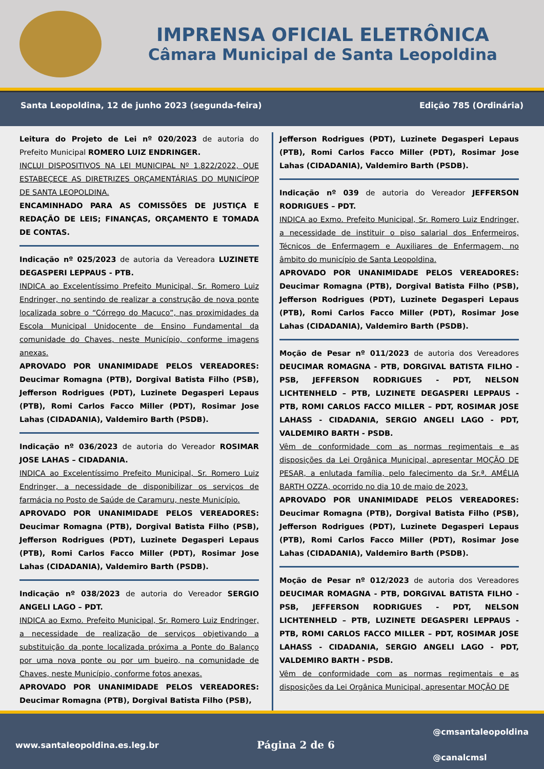IMPRENSA OFICIAL ELETRÔNICA
Câmara Municipal de Santa Leopoldina
Santa Leopoldina, 12 de junho 2023 (segunda-feira) Edição 785 (Ordinária)
Leitura do Projeto de Lei nº 020/2023 de autoria do Prefeito Municipal ROMERO LUIZ ENDRINGER.
INCLUI DISPOSITIVOS NA LEI MUNICIPAL Nº 1.822/2022, QUE ESTABEÇECE AS DIRETRIZES ORÇAMENTÁRIAS DO MUNICÍPOP DE SANTA LEOPOLDINA.
ENCAMINHADO PARA AS COMISSÕES DE JUSTIÇA E REDAÇÃO DE LEIS; FINANÇAS, ORÇAMENTO E TOMADA DE CONTAS.
Indicação nº 025/2023 de autoria da Vereadora LUZINETE DEGASPERI LEPPAUS - PTB.
INDICA ao Excelentíssimo Prefeito Municipal, Sr. Romero Luiz Endringer, no sentindo de realizar a construção de nova ponte localizada sobre o “Córrego do Macuco”, nas proximidades da Escola Municipal Unidocente de Ensino Fundamental da comunidade do Chaves, neste Município, conforme imagens anexas.
APROVADO POR UNANIMIDADE PELOS VEREADORES: Deucimar Romagna (PTB), Dorgival Batista Filho (PSB), Jefferson Rodrigues (PDT), Luzinete Degasperi Lepaus (PTB), Romi Carlos Facco Miller (PDT), Rosimar Jose Lahas (CIDADANIA), Valdemiro Barth (PSDB).
Indicação nº 036/2023 de autoria do Vereador ROSIMAR JOSE LAHAS – CIDADANIA.
INDICA ao Excelentíssimo Prefeito Municipal, Sr. Romero Luiz Endringer, a necessidade de disponibilizar os serviços de farmácia no Posto de Saúde de Caramuru, neste Município.
APROVADO POR UNANIMIDADE PELOS VEREADORES: Deucimar Romagna (PTB), Dorgival Batista Filho (PSB), Jefferson Rodrigues (PDT), Luzinete Degasperi Lepaus (PTB), Romi Carlos Facco Miller (PDT), Rosimar Jose Lahas (CIDADANIA), Valdemiro Barth (PSDB).
Indicação nº 038/2023 de autoria do Vereador SERGIO ANGELI LAGO – PDT.
INDICA ao Exmo. Prefeito Municipal, Sr. Romero Luiz Endringer, a necessidade de realização de serviços objetivando a substituição da ponte localizada próxima a Ponte do Balanço por uma nova ponte ou por um bueiro, na comunidade de Chaves, neste Município, conforme fotos anexas.
APROVADO POR UNANIMIDADE PELOS VEREADORES: Deucimar Romagna (PTB), Dorgival Batista Filho (PSB),
Jefferson Rodrigues (PDT), Luzinete Degasperi Lepaus (PTB), Romi Carlos Facco Miller (PDT), Rosimar Jose Lahas (CIDADANIA), Valdemiro Barth (PSDB).
Indicação nº 039 de autoria do Vereador JEFFERSON RODRIGUES – PDT.
INDICA ao Exmo. Prefeito Municipal, Sr. Romero Luiz Endringer, a necessidade de instituir o piso salarial dos Enfermeiros, Técnicos de Enfermagem e Auxiliares de Enfermagem, no âmbito do município de Santa Leopoldina.
APROVADO POR UNANIMIDADE PELOS VEREADORES: Deucimar Romagna (PTB), Dorgival Batista Filho (PSB), Jefferson Rodrigues (PDT), Luzinete Degasperi Lepaus (PTB), Romi Carlos Facco Miller (PDT), Rosimar Jose Lahas (CIDADANIA), Valdemiro Barth (PSDB).
Moção de Pesar nº 011/2023 de autoria dos Vereadores DEUCIMAR ROMAGNA - PTB, DORGIVAL BATISTA FILHO - PSB, JEFFERSON RODRIGUES - PDT, NELSON LICHTENHELD – PTB, LUZINETE DEGASPERI LEPPAUS - PTB, ROMI CARLOS FACCO MILLER – PDT, ROSIMAR JOSE LAHASS - CIDADANIA, SERGIO ANGELI LAGO - PDT, VALDEMIRO BARTH - PSDB.
Vêm de conformidade com as normas regimentais e as disposições da Lei Orgânica Municipal, apresentar MOÇÃO DE PESAR, a enlutada família, pelo falecimento da Sr.ª. AMÉLIA BARTH OZZA, ocorrido no dia 10 de maio de 2023.
APROVADO POR UNANIMIDADE PELOS VEREADORES: Deucimar Romagna (PTB), Dorgival Batista Filho (PSB), Jefferson Rodrigues (PDT), Luzinete Degasperi Lepaus (PTB), Romi Carlos Facco Miller (PDT), Rosimar Jose Lahas (CIDADANIA), Valdemiro Barth (PSDB).
Moção de Pesar nº 012/2023 de autoria dos Vereadores DEUCIMAR ROMAGNA - PTB, DORGIVAL BATISTA FILHO - PSB, JEFFERSON RODRIGUES - PDT, NELSON LICHTENHELD – PTB, LUZINETE DEGASPERI LEPPAUS - PTB, ROMI CARLOS FACCO MILLER – PDT, ROSIMAR JOSE LAHASS - CIDADANIA, SERGIO ANGELI LAGO - PDT, VALDEMIRO BARTH - PSDB.
Vêm de conformidade com as normas regimentais e as disposições da Lei Orgânica Municipal, apresentar MOÇÃO DE
www.santaleopoldina.es.leg.br Página 2 de 6 @cmsantaleopoldina
@canalcmsl